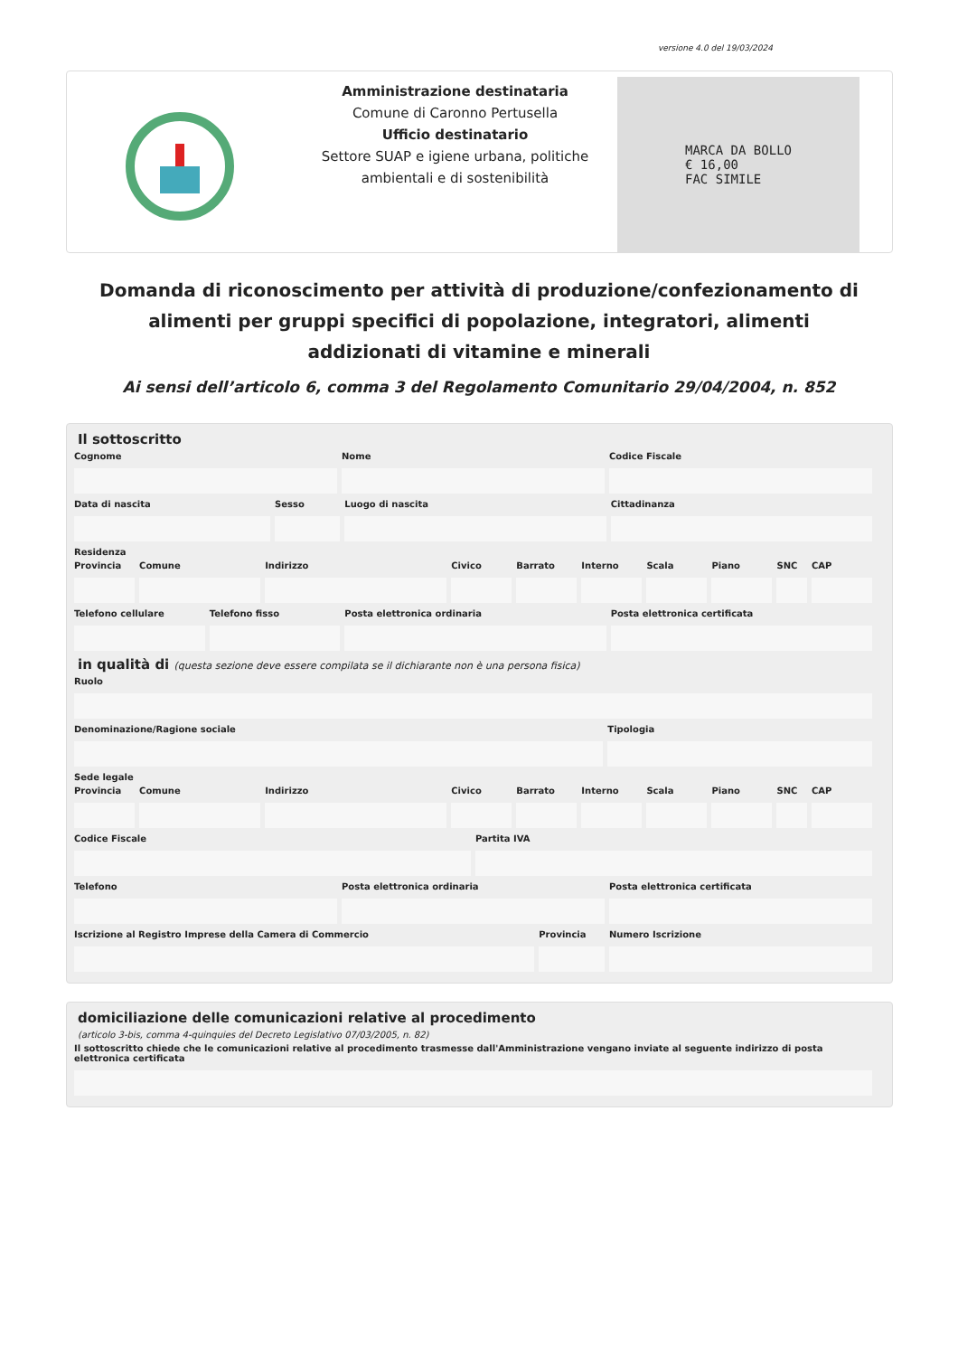versione 4.0 del 19/03/2024
Amministrazione destinataria
Comune di Caronno Pertusella
Ufficio destinatario
Settore SUAP e igiene urbana, politiche ambientali e di sostenibilità
MARCA DA BOLLO
€ 16,00
FAC SIMILE
Domanda di riconoscimento per attività di produzione/confezionamento di alimenti per gruppi specifici di popolazione, integratori, alimenti addizionati di vitamine e minerali
Ai sensi dell’articolo 6, comma 3 del Regolamento Comunitario 29/04/2004, n. 852
Il sottoscritto
Cognome Nome Codice Fiscale
Data di nascita Sesso Luogo di nascita Cittadinanza
Residenza
Provincia Comune Indirizzo Civico Barrato Interno Scala Piano SNC CAP
Telefono cellulare Telefono fisso Posta elettronica ordinaria Posta elettronica certificata
in qualità di (questa sezione deve essere compilata se il dichiarante non è una persona fisica)
Ruolo
Denominazione/Ragione sociale Tipologia
Sede legale
Provincia Comune Indirizzo Civico Barrato Interno Scala Piano SNC CAP
Codice Fiscale Partita IVA
Telefono Posta elettronica ordinaria Posta elettronica certificata
Iscrizione al Registro Imprese della Camera di Commercio
Provincia Numero Iscrizione
domiciliazione delle comunicazioni relative al procedimento
(articolo 3-bis, comma 4-quinquies del Decreto Legislativo 07/03/2005, n. 82)
Il sottoscritto chiede che le comunicazioni relative al procedimento trasmesse dall'Amministrazione vengano inviate al seguente indirizzo di posta elettronica certificata